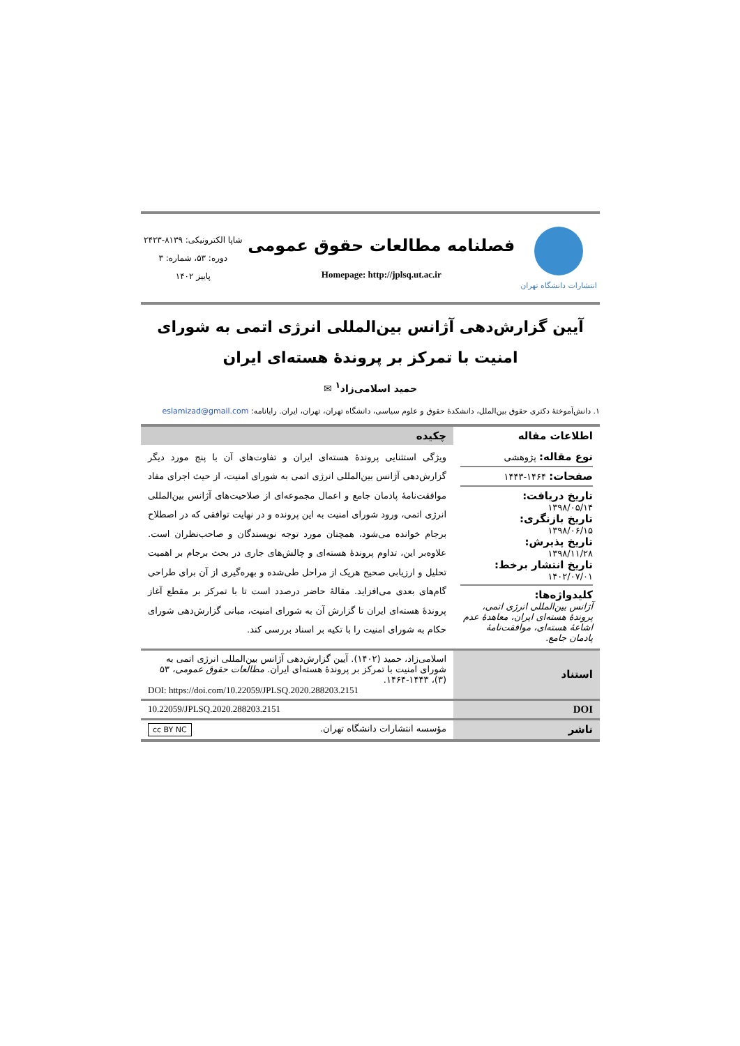انتشارات دانشگاه تهران
فصلنامه مطالعات حقوق عمومی
Homepage: http://jplsq.ut.ac.ir
شاپا الکترونیکی: ۸۱۳۹-۲۴۲۳
دوره: ۵۳، شماره: ۳
پاییز ۱۴۰۲
آیین گزارش‌دهی آژانس بین‌المللی انرژی اتمی به شورای امنیت با تمرکز بر پروندهٔ هسته‌ای ایران
حمید اسلامی‌زاد<sup>۱</sup> ✉
۱. دانش‌آموختهٔ دکتری حقوق بین‌الملل، دانشکدهٔ حقوق و علوم سیاسی، دانشگاه تهران، تهران، ایران. رایانامه: eslamizad@gmail.com
| اطلاعات مقاله | چکیده |
| --- | --- |
| نوع مقاله: پژوهشی صفحات: ۱۴۶۴-۱۴۴۳ تاریخ دریافت: ۱۳۹۸/۰۵/۱۴ تاریخ بازنگری: ۱۳۹۸/۰۶/۱۵ تاریخ پذیرش: ۱۳۹۸/۱۱/۲۸ تاریخ انتشار برخط: ۱۴۰۲/۰۷/۰۱ کلیدواژه‌ها: آژانس بین‌المللی انرژی اتمی، پروندهٔ هسته‌ای ایران، معاهدهٔ عدم اشاعهٔ هسته‌ای، موافقت‌نامهٔ پادمان جامع. | ویژگی استثنایی پروندهٔ هسته‌ای ایران و تفاوت‌های آن با پنج مورد دیگر گزارش‌دهی آژانس بین‌المللی انرژی اتمی به شورای امنیت، از حیث اجرای مفاد موافقت‌نامهٔ پادمان جامع و اعمال مجموعه‌ای از صلاحیت‌های آژانس بین‌المللی انرژی اتمی، ورود شورای امنیت به این پرونده و در نهایت توافقی که در اصطلاح برجام خوانده می‌شود، همچنان مورد توجه نویسندگان و صاحب‌نظران است. علاوه‌بر این، تداوم پروندهٔ هسته‌ای و چالش‌های جاری در بحث برجام بر اهمیت تحلیل و ارزیابی صحیح هریک از مراحل طی‌شده و بهره‌گیری از آن برای طراحی گام‌های بعدی می‌افزاید. مقالهٔ حاضر درصدد است تا با تمرکز بر مقطع آغاز پروندهٔ هسته‌ای ایران تا گزارش آن به شورای امنیت، مبانی گزارش‌دهی شورای حکام به شورای امنیت را با تکیه بر اسناد بررسی کند. |
| استناد | اسلامی‌زاد، حمید (۱۴۰۲). آیین گزارش‌دهی آژانس بین‌المللی انرژی اتمی به شورای امنیت با تمرکز بر پروندهٔ هسته‌ای ایران. مطالعات حقوق عمومی ، ۵۳ (۳)، ۱۴۴۳-۱۴۶۴. DOI: https://doi.com/10.22059/JPLSQ.2020.288203.2151 |
| DOI | 10.22059/JPLSQ.2020.288203.2151 |
| ناشر | مؤسسه انتشارات دانشگاه تهران. cc BY NC |